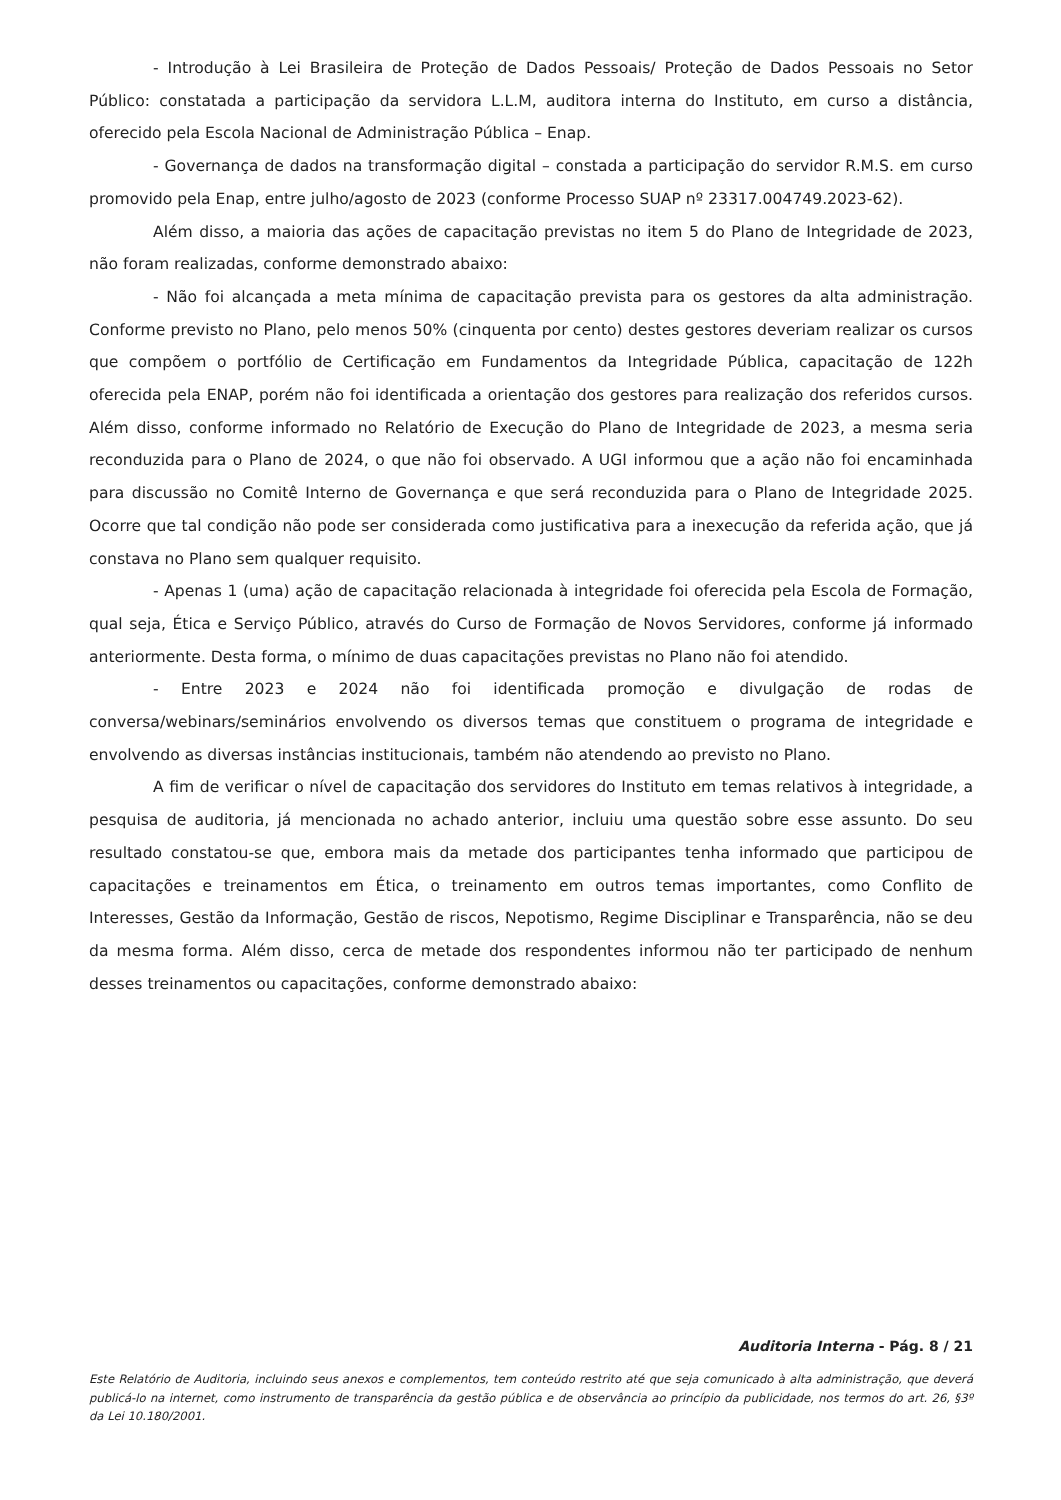- Introdução à Lei Brasileira de Proteção de Dados Pessoais/ Proteção de Dados Pessoais no Setor Público: constatada a participação da servidora L.L.M, auditora interna do Instituto, em curso a distância, oferecido pela Escola Nacional de Administração Pública – Enap.
- Governança de dados na transformação digital – constada a participação do servidor R.M.S. em curso promovido pela Enap, entre julho/agosto de 2023 (conforme Processo SUAP nº 23317.004749.2023-62).
Além disso, a maioria das ações de capacitação previstas no item 5 do Plano de Integridade de 2023, não foram realizadas, conforme demonstrado abaixo:
- Não foi alcançada a meta mínima de capacitação prevista para os gestores da alta administração. Conforme previsto no Plano, pelo menos 50% (cinquenta por cento) destes gestores deveriam realizar os cursos que compõem o portfólio de Certificação em Fundamentos da Integridade Pública, capacitação de 122h oferecida pela ENAP, porém não foi identificada a orientação dos gestores para realização dos referidos cursos. Além disso, conforme informado no Relatório de Execução do Plano de Integridade de 2023, a mesma seria reconduzida para o Plano de 2024, o que não foi observado. A UGI informou que a ação não foi encaminhada para discussão no Comitê Interno de Governança e que será reconduzida para o Plano de Integridade 2025. Ocorre que tal condição não pode ser considerada como justificativa para a inexecução da referida ação, que já constava no Plano sem qualquer requisito.
- Apenas 1 (uma) ação de capacitação relacionada à integridade foi oferecida pela Escola de Formação, qual seja, Ética e Serviço Público, através do Curso de Formação de Novos Servidores, conforme já informado anteriormente. Desta forma, o mínimo de duas capacitações previstas no Plano não foi atendido.
- Entre 2023 e 2024 não foi identificada promoção e divulgação de rodas de conversa/webinars/seminários envolvendo os diversos temas que constituem o programa de integridade e envolvendo as diversas instâncias institucionais, também não atendendo ao previsto no Plano.
A fim de verificar o nível de capacitação dos servidores do Instituto em temas relativos à integridade, a pesquisa de auditoria, já mencionada no achado anterior, incluiu uma questão sobre esse assunto. Do seu resultado constatou-se que, embora mais da metade dos participantes tenha informado que participou de capacitações e treinamentos em Ética, o treinamento em outros temas importantes, como Conflito de Interesses, Gestão da Informação, Gestão de riscos, Nepotismo, Regime Disciplinar e Transparência, não se deu da mesma forma. Além disso, cerca de metade dos respondentes informou não ter participado de nenhum desses treinamentos ou capacitações, conforme demonstrado abaixo:
Auditoria Interna - Pág. 8 / 21
Este Relatório de Auditoria, incluindo seus anexos e complementos, tem conteúdo restrito até que seja comunicado à alta administração, que deverá publicá-lo na internet, como instrumento de transparência da gestão pública e de observância ao princípio da publicidade, nos termos do art. 26, §3º da Lei 10.180/2001.